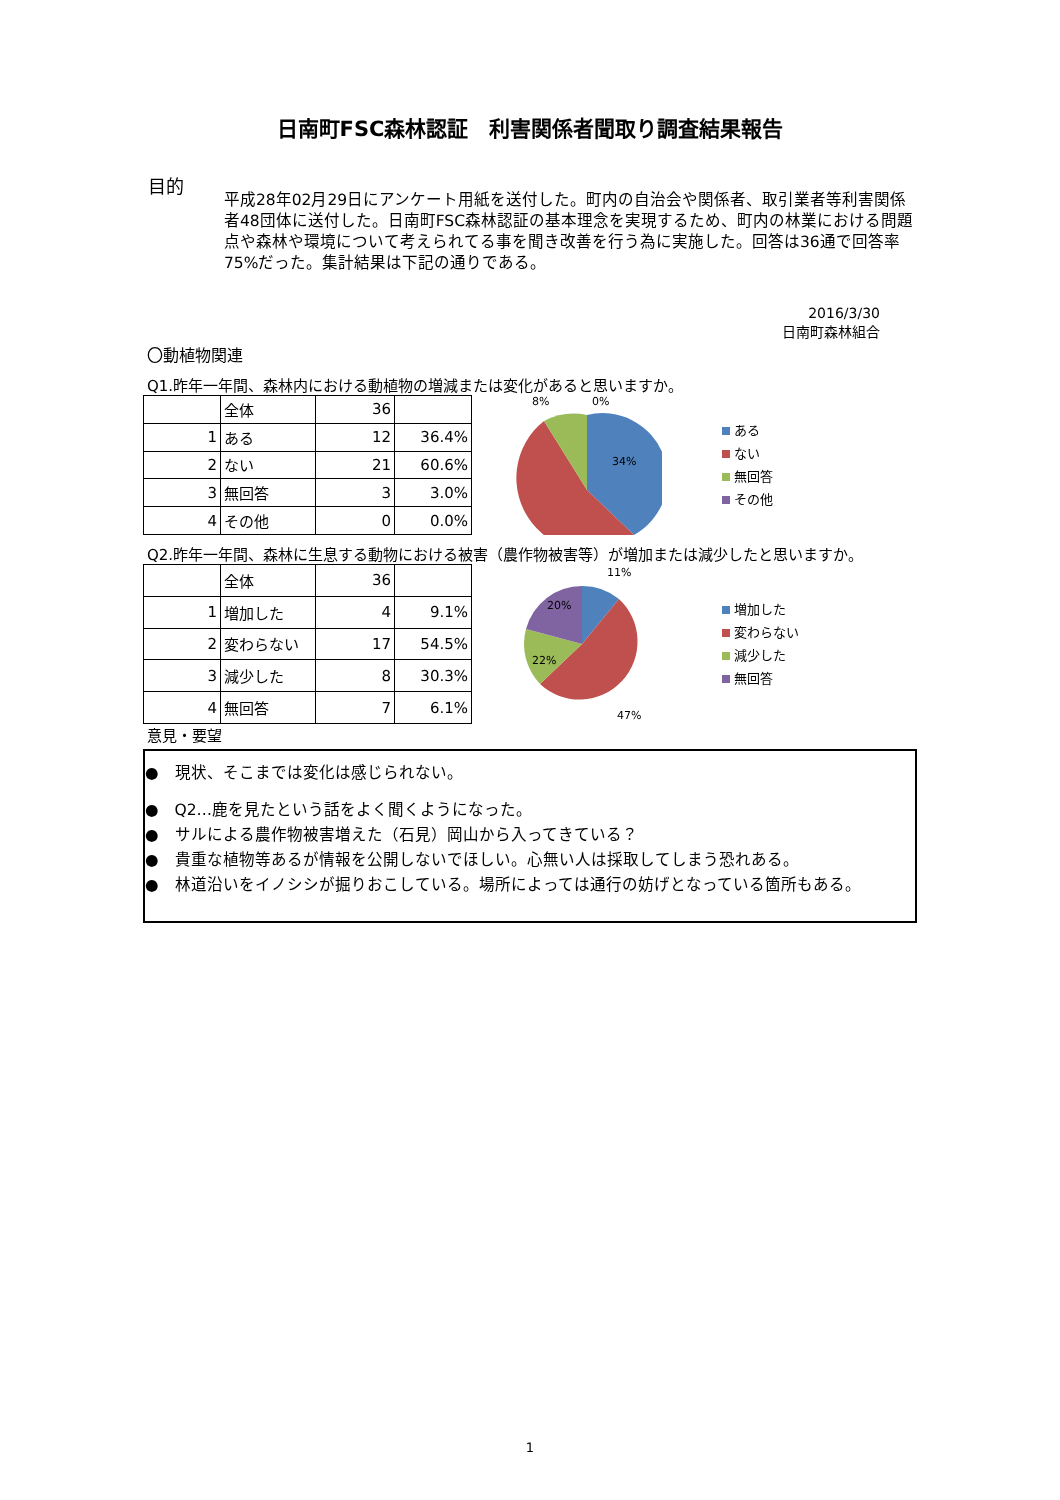日南町FSC森林認証　利害関係者聞取り調査結果報告
目的
平成28年02月29日にアンケート用紙を送付した。町内の自治会や関係者、取引業者等利害関係者48団体に送付した。日南町FSC森林認証の基本理念を実現するため、町内の林業における問題点や森林や環境について考えられてる事を聞き改善を行う為に実施した。回答は36通で回答率75%だった。集計結果は下記の通りである。
2016/3/30
日南町森林組合
〇動植物関連
Q1.昨年一年間、森林内における動植物の増減または変化があると思いますか。
| | 全体 | 36 | |
| 1 | ある | 12 | 36.4% |
| 2 | ない | 21 | 60.6% |
| 3 | 無回答 | 3 | 3.0% |
| 4 | その他 | 0 | 0.0% |
8%
0%
34%
ある
ない
無回答
その他
Q2.昨年一年間、森林に生息する動物における被害（農作物被害等）が増加または減少したと思いますか。
| | 全体 | 36 | |
| 1 | 増加した | 4 | 9.1% |
| 2 | 変わらない | 17 | 54.5% |
| 3 | 減少した | 8 | 30.3% |
| 4 | 無回答 | 7 | 6.1% |
11%
22%
20%
47%
増加した
変わらない
減少した
無回答
意見・要望
●　現状、そこまでは変化は感じられない。
●　Q2…鹿を見たという話をよく聞くようになった。
●　サルによる農作物被害増えた（石見）岡山から入ってきている？
●　貴重な植物等あるが情報を公開しないでほしい。心無い人は採取してしまう恐れある。
●　林道沿いをイノシシが掘りおこしている。場所によっては通行の妨げとなっている箇所もある。
1